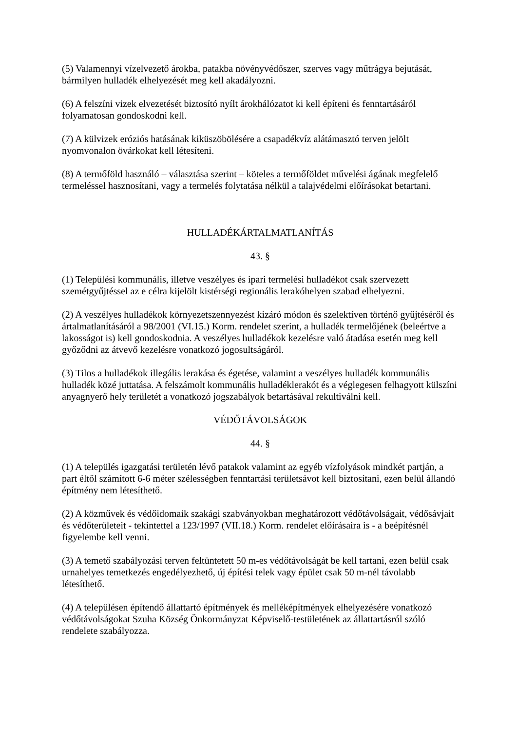(5) Valamennyi vízelvezető árokba, patakba növényvédőszer, szerves vagy műtrágya bejutását, bármilyen hulladék elhelyezését meg kell akadályozni.
(6) A felszíni vizek elvezetését biztosító nyílt árokhálózatot ki kell építeni és fenntartásáról folyamatosan gondoskodni kell.
(7) A külvizek eróziós hatásának kiküszöbölésére a csapadékvíz alátámasztó terven jelölt nyomvonalon övárkokat kell létesíteni.
(8) A termőföld használó – választása szerint – köteles a termőföldet művelési ágának megfelelő termeléssel hasznosítani, vagy a termelés folytatása nélkül a talajvédelmi előírásokat betartani.
HULLADÉKÁRTALMATLANÍTÁS
43. §
(1) Települési kommunális, illetve veszélyes és ipari termelési hulladékot csak szervezett szemétgyűjtéssel az e célra kijelölt kistérségi regionális lerakóhelyen szabad elhelyezni.
(2) A veszélyes hulladékok környezetszennyezést kizáró módon és szelektíven történő gyűjtéséről és ártalmatlanításáról a 98/2001 (VI.15.) Korm. rendelet szerint, a hulladék termelőjének (beleértve a lakosságot is) kell gondoskodnia. A veszélyes hulladékok kezelésre való átadása esetén meg kell győződni az átvevő kezelésre vonatkozó jogosultságáról.
(3) Tilos a hulladékok illegális lerakása és égetése, valamint a veszélyes hulladék kommunális hulladék közé juttatása. A felszámolt kommunális hulladéklerakót és a véglegesen felhagyott külszíni anyagnyerő hely területét a vonatkozó jogszabályok betartásával rekultiválni kell.
VÉDŐTÁVOLSÁGOK
44. §
(1) A település igazgatási területén lévő patakok valamint az egyéb vízfolyások mindkét partján, a part éltől számított 6-6 méter szélességben fenntartási területsávot kell biztosítani, ezen belül állandó építmény nem létesíthető.
(2) A közművek és védőidomaik szakági szabványokban meghatározott védőtávolságait, védősávjait és védőterületeit - tekintettel a 123/1997 (VII.18.) Korm. rendelet előírásaira is - a beépítésnél figyelembe kell venni.
(3) A temető szabályozási terven feltüntetett 50 m-es védőtávolságát be kell tartani, ezen belül csak urnahelyes temetkezés engedélyezhető, új építési telek vagy épület csak 50 m-nél távolabb létesíthető.
(4) A településen építendő állattartó építmények és melléképítmények elhelyezésére vonatkozó védőtávolságokat Szuha Község Önkormányzat Képviselő-testületének az állattartásról szóló rendelete szabályozza.